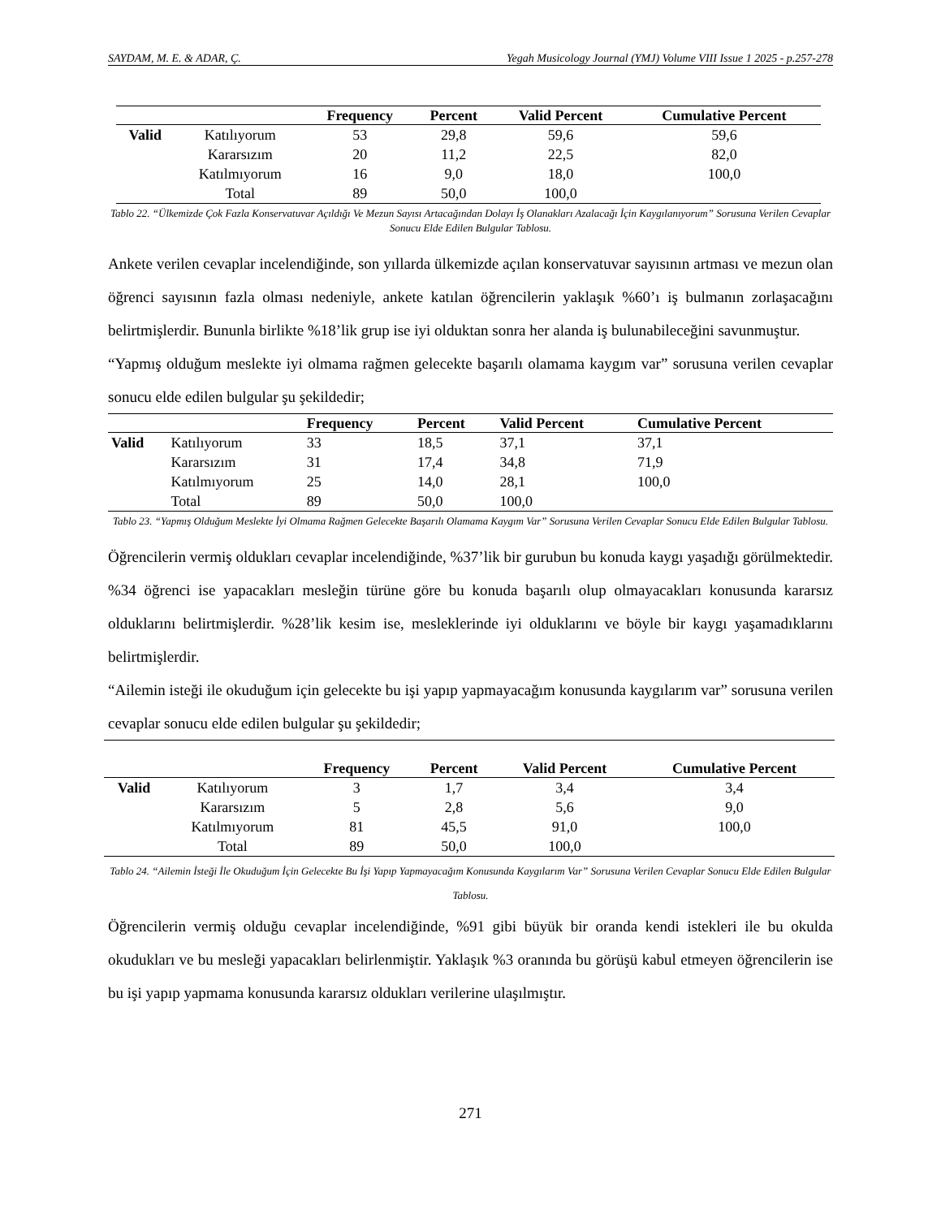SAYDAM, M. E. & ADAR, Ç. Yegah Musicology Journal (YMJ) Volume VIII Issue 1 2025 - p.257-278
| | | Frequency | Percent | Valid Percent | Cumulative Percent |
| --- | --- | --- | --- | --- | --- |
| Valid | Katılıyorum | 53 | 29,8 | 59,6 | 59,6 |
| | Kararsızım | 20 | 11,2 | 22,5 | 82,0 |
| | Katılmıyorum | 16 | 9,0 | 18,0 | 100,0 |
| | Total | 89 | 50,0 | 100,0 | |
Tablo 22. “Ülkemizde Çok Fazla Konservatuvar Açıldığı Ve Mezun Sayısı Artacağından Dolayı İş Olanakları Azalacağı İçin Kaygılanıyorum” Sorusuna Verilen Cevaplar Sonucu Elde Edilen Bulgular Tablosu.
Ankete verilen cevaplar incelendiğinde, son yıllarda ülkemizde açılan konservatuvar sayısının artması ve mezun olan öğrenci sayısının fazla olması nedeniyle, ankete katılan öğrencilerin yaklaşık %60’ı iş bulmanın zorlaşacağını belirtmişlerdir. Bununla birlikte %18’lik grup ise iyi olduktan sonra her alanda iş bulunabileceğini savunmuştur.
“Yapmış olduğum meslekte iyi olmama rağmen gelecekte başarılı olamama kaygım var” sorusuna verilen cevaplar sonucu elde edilen bulgular şu şekildedir;
| | | Frequency | Percent | Valid Percent | Cumulative Percent |
| --- | --- | --- | --- | --- | --- |
| Valid | Katılıyorum | 33 | 18,5 | 37,1 | 37,1 |
| | Kararsızım | 31 | 17,4 | 34,8 | 71,9 |
| | Katılmıyorum | 25 | 14,0 | 28,1 | 100,0 |
| | Total | 89 | 50,0 | 100,0 | |
Tablo 23. “Yapmış Olduğum Meslekte İyi Olmama Rağmen Gelecekte Başarılı Olamama Kaygım Var” Sorusuna Verilen Cevaplar Sonucu Elde Edilen Bulgular Tablosu.
Öğrencilerin vermiş oldukları cevaplar incelendiğinde, %37’lik bir gurubun bu konuda kaygı yaşadığı görülmektedir. %34 öğrenci ise yapacakları mesleğin türüne göre bu konuda başarılı olup olmayacakları konusunda kararsız olduklarını belirtmişlerdir. %28’lik kesim ise, mesleklerinde iyi olduklarını ve böyle bir kaygı yaşamadıklarını belirtmişlerdir.
“Ailemin isteği ile okuduğum için gelecekte bu işi yapıp yapmayacağım konusunda kaygılarım var” sorusuna verilen cevaplar sonucu elde edilen bulgular şu şekildedir;
| | | Frequency | Percent | Valid Percent | Cumulative Percent |
| --- | --- | --- | --- | --- | --- |
| Valid | Katılıyorum | 3 | 1,7 | 3,4 | 3,4 |
| | Kararsızım | 5 | 2,8 | 5,6 | 9,0 |
| | Katılmıyorum | 81 | 45,5 | 91,0 | 100,0 |
| | Total | 89 | 50,0 | 100,0 | |
Tablo 24. “Ailemin İsteği İle Okuduğum İçin Gelecekte Bu İşi Yapıp Yapmayacağım Konusunda Kaygılarım Var” Sorusuna Verilen Cevaplar Sonucu Elde Edilen Bulgular Tablosu.
Öğrencilerin vermiş olduğu cevaplar incelendiğinde, %91 gibi büyük bir oranda kendi istekleri ile bu okulda okudukları ve bu mesleği yapacakları belirlenmiştir. Yaklaşık %3 oranında bu görüşü kabul etmeyen öğrencilerin ise bu işi yapıp yapmama konusunda kararsız oldukları verilerine ulaşılmıştır.
271